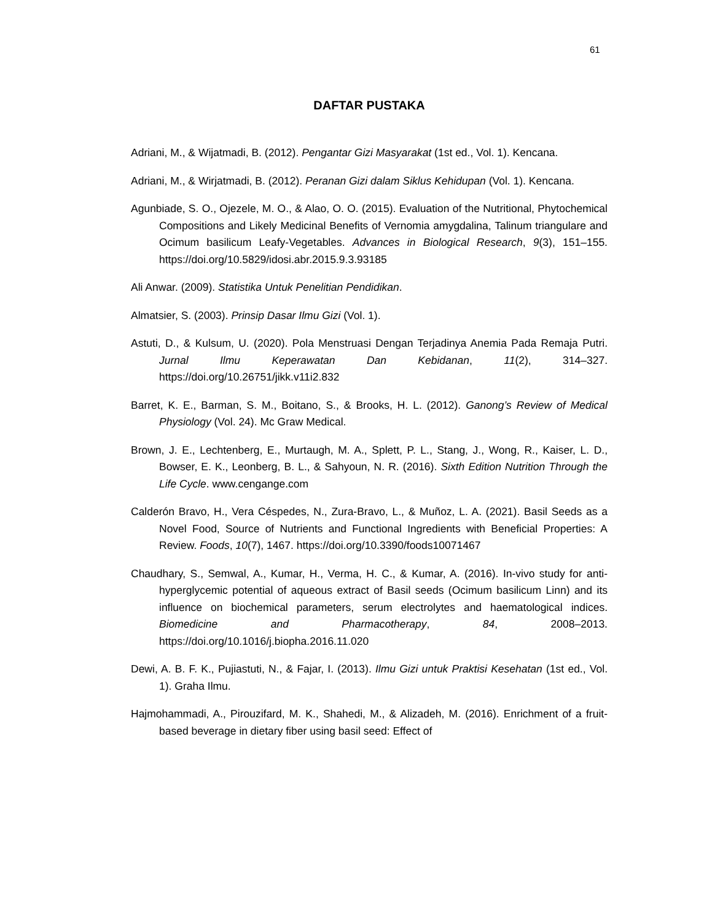61
DAFTAR PUSTAKA
Adriani, M., & Wijatmadi, B. (2012). Pengantar Gizi Masyarakat (1st ed., Vol. 1). Kencana.
Adriani, M., & Wirjatmadi, B. (2012). Peranan Gizi dalam Siklus Kehidupan (Vol. 1). Kencana.
Agunbiade, S. O., Ojezele, M. O., & Alao, O. O. (2015). Evaluation of the Nutritional, Phytochemical Compositions and Likely Medicinal Benefits of Vernomia amygdalina, Talinum triangulare and Ocimum basilicum Leafy-Vegetables. Advances in Biological Research, 9(3), 151–155. https://doi.org/10.5829/idosi.abr.2015.9.3.93185
Ali Anwar. (2009). Statistika Untuk Penelitian Pendidikan.
Almatsier, S. (2003). Prinsip Dasar Ilmu Gizi (Vol. 1).
Astuti, D., & Kulsum, U. (2020). Pola Menstruasi Dengan Terjadinya Anemia Pada Remaja Putri. Jurnal Ilmu Keperawatan Dan Kebidanan, 11(2), 314–327. https://doi.org/10.26751/jikk.v11i2.832
Barret, K. E., Barman, S. M., Boitano, S., & Brooks, H. L. (2012). Ganong’s Review of Medical Physiology (Vol. 24). Mc Graw Medical.
Brown, J. E., Lechtenberg, E., Murtaugh, M. A., Splett, P. L., Stang, J., Wong, R., Kaiser, L. D., Bowser, E. K., Leonberg, B. L., & Sahyoun, N. R. (2016). Sixth Edition Nutrition Through the Life Cycle. www.cengange.com
Calderón Bravo, H., Vera Céspedes, N., Zura-Bravo, L., & Muñoz, L. A. (2021). Basil Seeds as a Novel Food, Source of Nutrients and Functional Ingredients with Beneficial Properties: A Review. Foods, 10(7), 1467. https://doi.org/10.3390/foods10071467
Chaudhary, S., Semwal, A., Kumar, H., Verma, H. C., & Kumar, A. (2016). In-vivo study for anti-hyperglycemic potential of aqueous extract of Basil seeds (Ocimum basilicum Linn) and its influence on biochemical parameters, serum electrolytes and haematological indices. Biomedicine and Pharmacotherapy, 84, 2008–2013. https://doi.org/10.1016/j.biopha.2016.11.020
Dewi, A. B. F. K., Pujiastuti, N., & Fajar, I. (2013). Ilmu Gizi untuk Praktisi Kesehatan (1st ed., Vol. 1). Graha Ilmu.
Hajmohammadi, A., Pirouzifard, M. K., Shahedi, M., & Alizadeh, M. (2016). Enrichment of a fruit-based beverage in dietary fiber using basil seed: Effect of